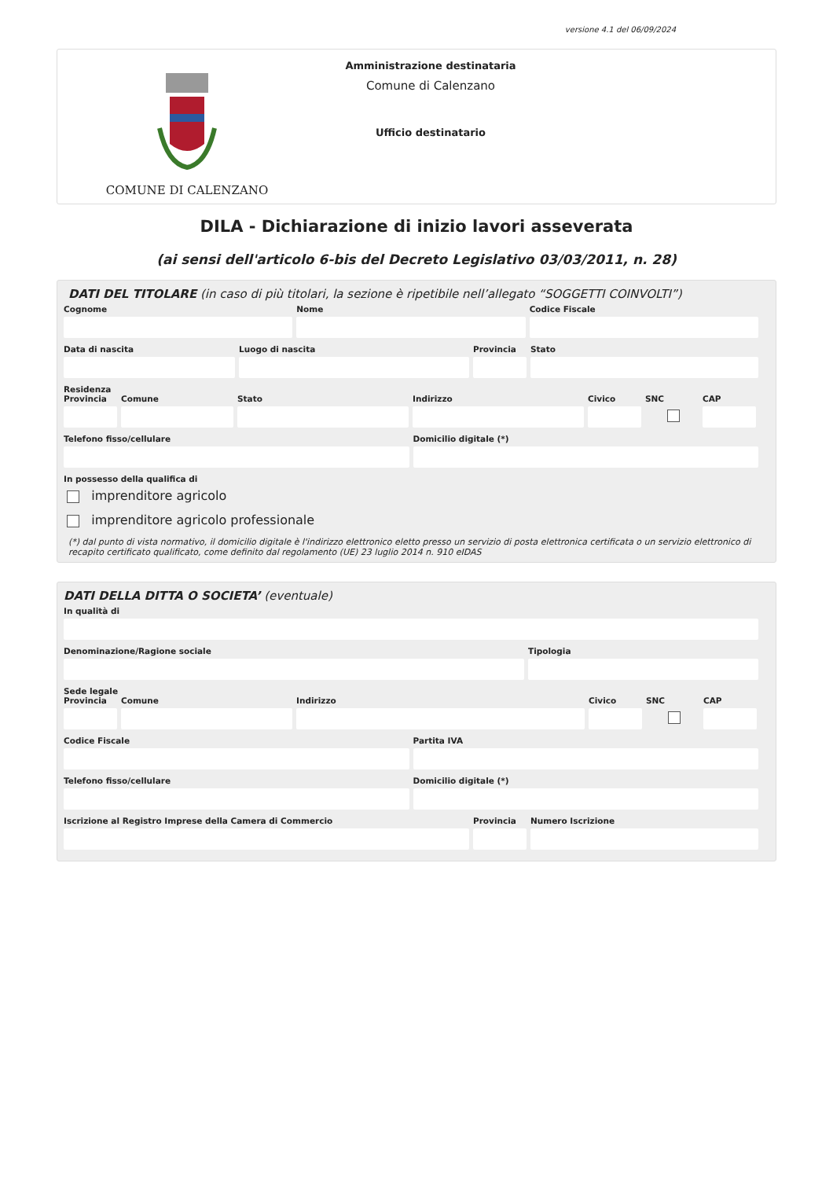versione 4.1 del 06/09/2024
COMUNE DI CALENZANO
Amministrazione destinataria
Comune di Calenzano
Ufficio destinatario
DILA - Dichiarazione di inizio lavori asseverata
(ai sensi dell'articolo 6-bis del Decreto Legislativo 03/03/2011, n. 28)
DATI DEL TITOLARE (in caso di più titolari, la sezione è ripetibile nell’allegato “SOGGETTI COINVOLTI”)
Cognome Nome Codice Fiscale
Data di nascita Luogo di nascita Provincia
Stato
Residenza
Provincia
Comune Stato Indirizzo Civico SNC CAP
Telefono fisso/cellulare Domicilio digitale (*)
In possesso della qualifica di
imprenditore agricolo
imprenditore agricolo professionale
(*) dal punto di vista normativo, il domicilio digitale è l'indirizzo elettronico eletto presso un servizio di posta elettronica certificata o un servizio elettronico di recapito certificato qualificato, come definito dal regolamento (UE) 23 luglio 2014 n. 910 eIDAS
DATI DELLA DITTA O SOCIETA’ (eventuale)
In qualità di
Denominazione/Ragione sociale Tipologia
Sede legale
Provincia
Comune Indirizzo Civico SNC CAP
Codice Fiscale Partita IVA
Telefono fisso/cellulare Domicilio digitale (*)
Iscrizione al Registro Imprese della Camera di Commercio
Provincia
Numero Iscrizione